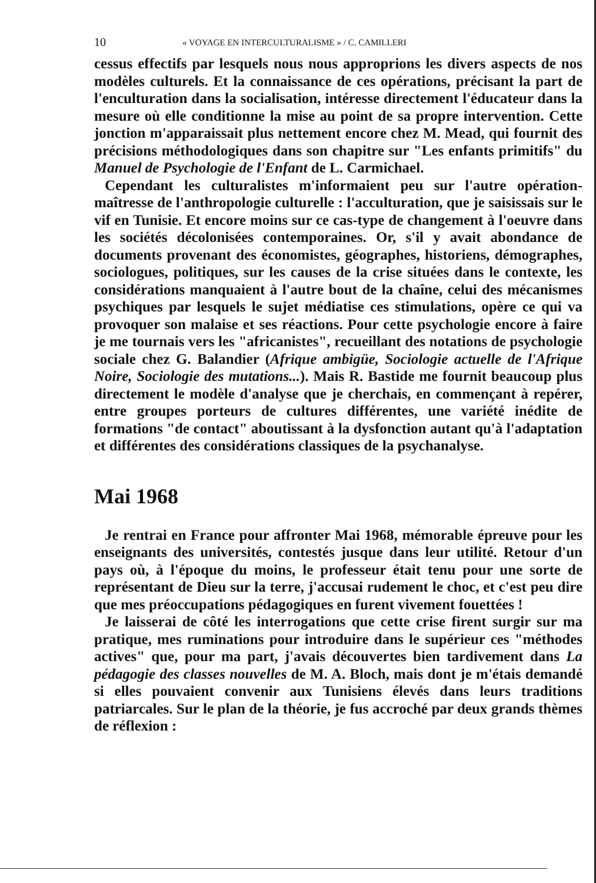10 « VOYAGE EN INTERCULTURALISME » / C. CAMILLERI
cessus effectifs par lesquels nous nous approprions les divers aspects de nos modèles culturels. Et la connaissance de ces opérations, précisant la part de l'enculturation dans la socialisation, intéresse directement l'éducateur dans la mesure où elle conditionne la mise au point de sa propre intervention. Cette jonction m'apparaissait plus nettement encore chez M. Mead, qui fournit des précisions méthodologiques dans son chapitre sur "Les enfants primitifs" du Manuel de Psychologie de l'Enfant de L. Carmichael.
Cependant les culturalistes m'informaient peu sur l'autre opération-maîtresse de l'anthropologie culturelle : l'acculturation, que je saisissais sur le vif en Tunisie. Et encore moins sur ce cas-type de changement à l'oeuvre dans les sociétés décolonisées contemporaines. Or, s'il y avait abondance de documents provenant des économistes, géographes, historiens, démographes, sociologues, politiques, sur les causes de la crise situées dans le contexte, les considérations manquaient à l'autre bout de la chaîne, celui des mécanismes psychiques par lesquels le sujet médiatise ces stimulations, opère ce qui va provoquer son malaise et ses réactions. Pour cette psychologie encore à faire je me tournais vers les "africanistes", recueillant des notations de psychologie sociale chez G. Balandier (Afrique ambigüe, Sociologie actuelle de l'Afrique Noire, Sociologie des mutations...). Mais R. Bastide me fournit beaucoup plus directement le modèle d'analyse que je cherchais, en commençant à repérer, entre groupes porteurs de cultures différentes, une variété inédite de formations "de contact" aboutissant à la dysfonction autant qu'à l'adaptation et différentes des considérations classiques de la psychanalyse.
Mai 1968
Je rentrai en France pour affronter Mai 1968, mémorable épreuve pour les enseignants des universités, contestés jusque dans leur utilité. Retour d'un pays où, à l'époque du moins, le professeur était tenu pour une sorte de représentant de Dieu sur la terre, j'accusai rudement le choc, et c'est peu dire que mes préoccupations pédagogiques en furent vivement fouettées !
Je laisserai de côté les interrogations que cette crise firent surgir sur ma pratique, mes ruminations pour introduire dans le supérieur ces "méthodes actives" que, pour ma part, j'avais découvertes bien tardivement dans La pédagogie des classes nouvelles de M. A. Bloch, mais dont je m'étais demandé si elles pouvaient convenir aux Tunisiens élevés dans leurs traditions patriarcales. Sur le plan de la théorie, je fus accroché par deux grands thèmes de réflexion :